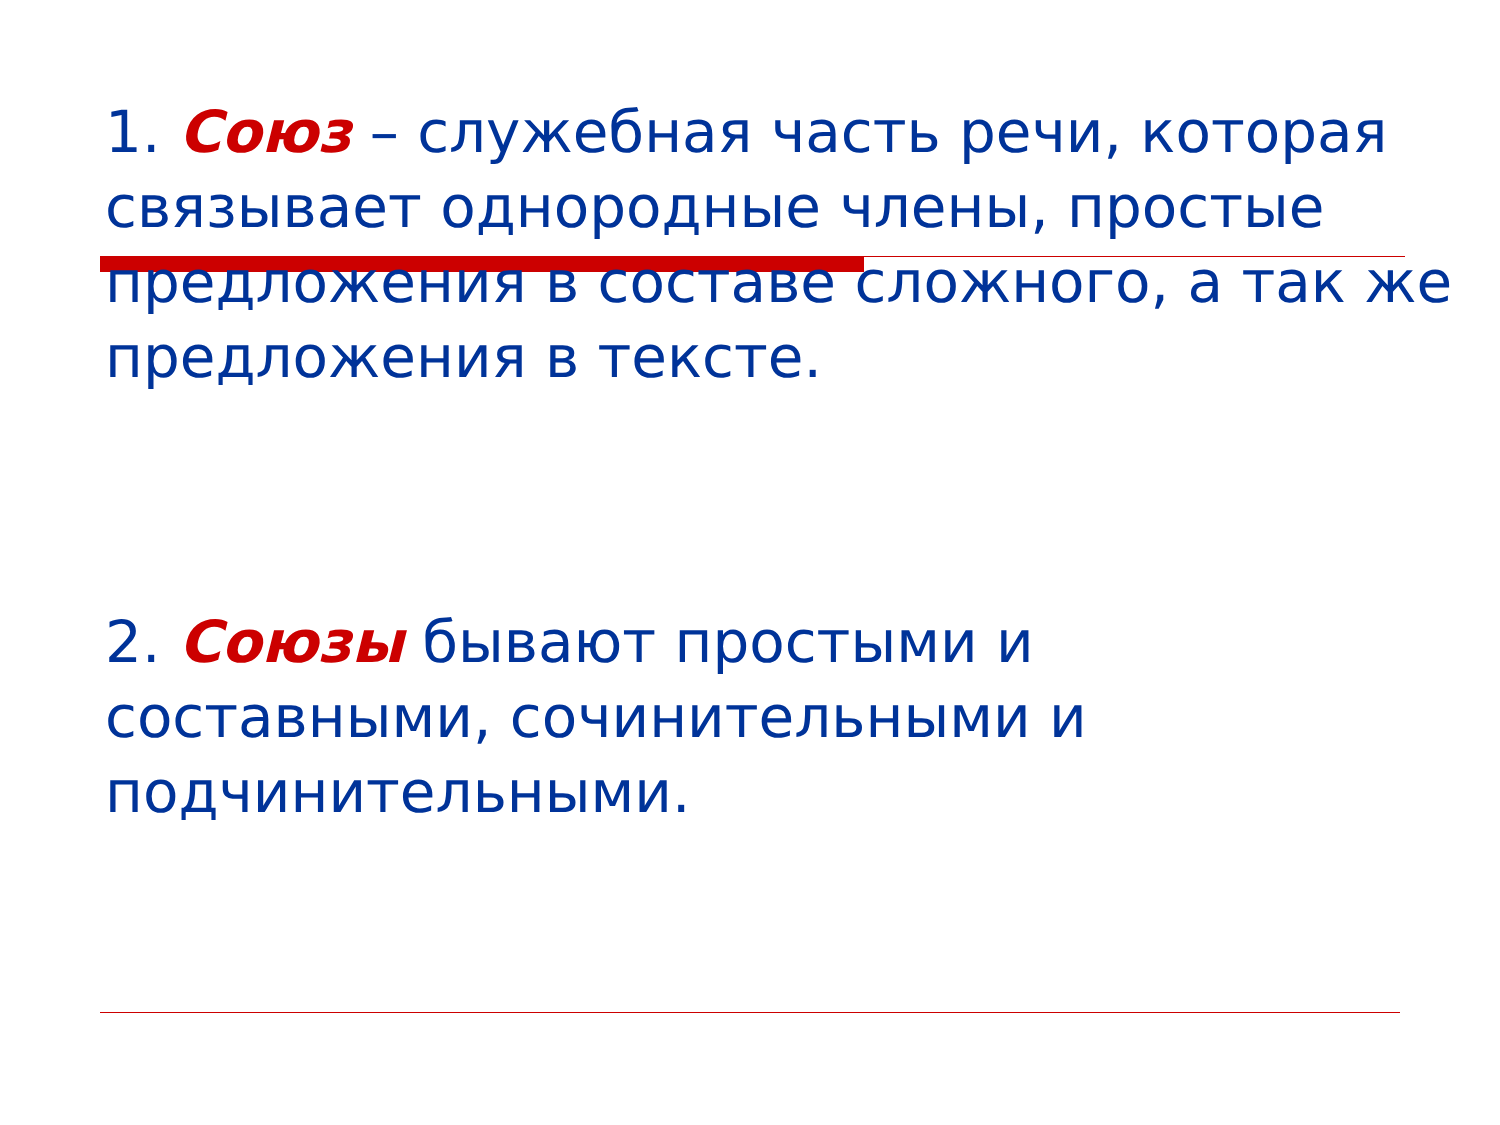1. Союз – служебная часть речи, которая связывает однородные члены, простые предложения в составе сложного, а так же предложения в тексте.
2. Союзы бывают простыми и
составными, сочинительными и подчинительными.